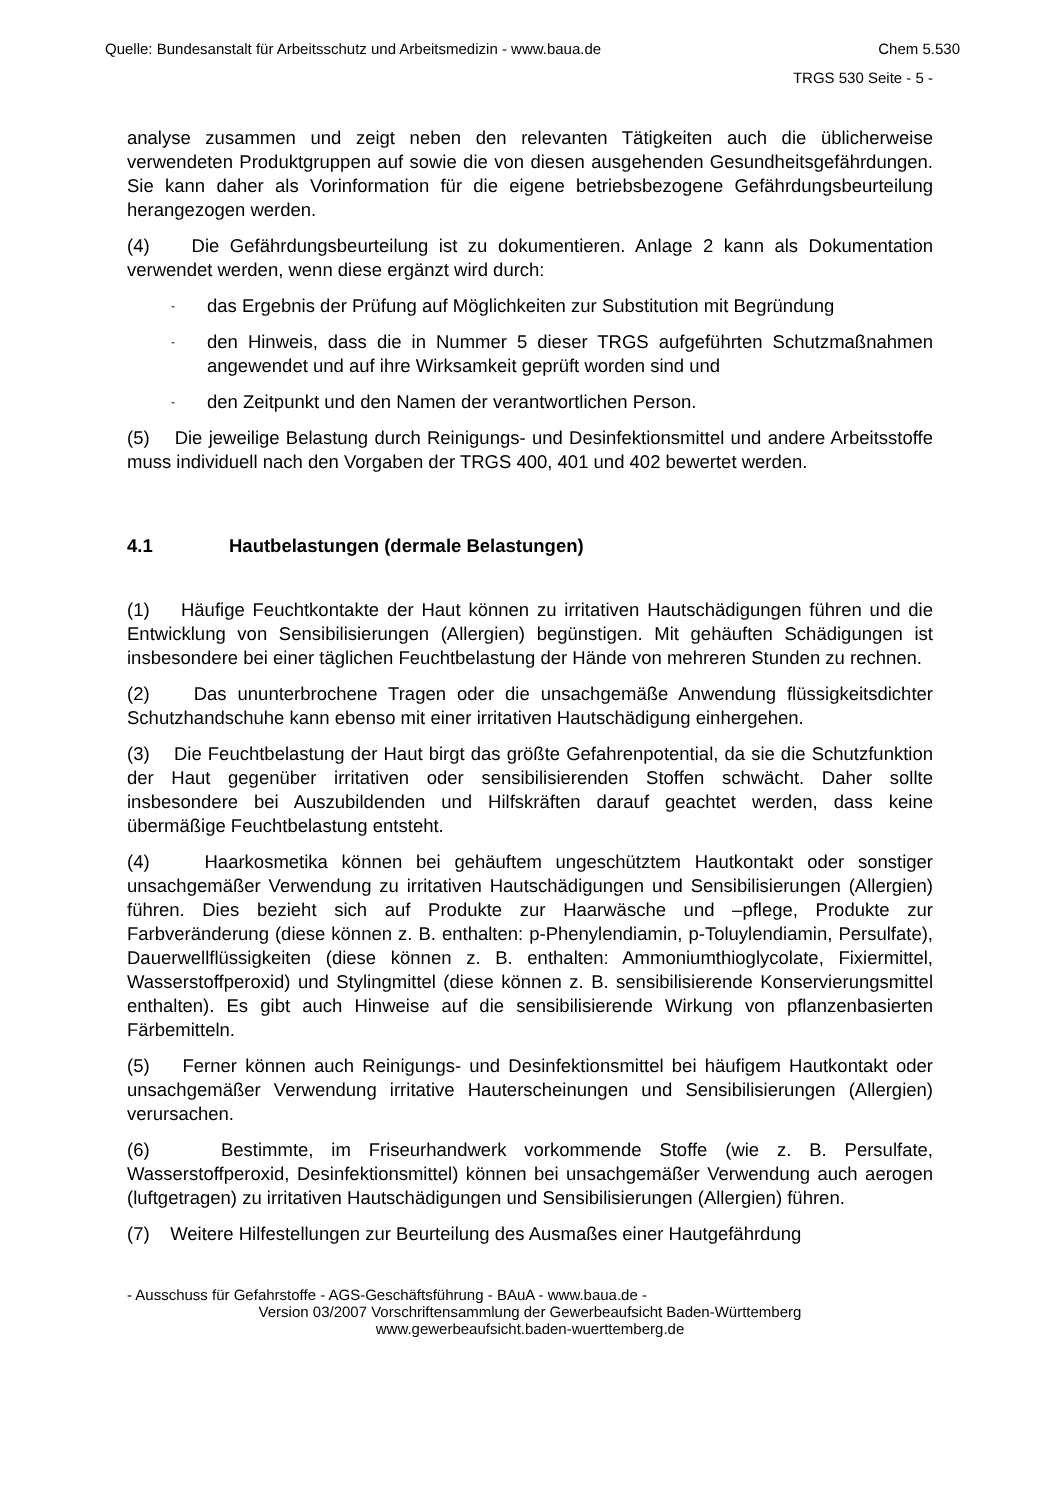Quelle: Bundesanstalt für Arbeitsschutz und Arbeitsmedizin - www.baua.de Chem 5.530
TRGS 530 Seite - 5 -
analyse zusammen und zeigt neben den relevanten Tätigkeiten auch die üblicherweise verwendeten Produktgruppen auf sowie die von diesen ausgehenden Gesundheitsgefährdungen. Sie kann daher als Vorinformation für die eigene betriebsbezogene Gefährdungsbeurteilung herangezogen werden.
(4) Die Gefährdungsbeurteilung ist zu dokumentieren. Anlage 2 kann als Dokumentation verwendet werden, wenn diese ergänzt wird durch:
- das Ergebnis der Prüfung auf Möglichkeiten zur Substitution mit Begründung
- den Hinweis, dass die in Nummer 5 dieser TRGS aufgeführten Schutzmaßnahmen angewendet und auf ihre Wirksamkeit geprüft worden sind und
- den Zeitpunkt und den Namen der verantwortlichen Person.
(5) Die jeweilige Belastung durch Reinigungs- und Desinfektionsmittel und andere Arbeitsstoffe muss individuell nach den Vorgaben der TRGS 400, 401 und 402 bewertet werden.
4.1 Hautbelastungen (dermale Belastungen)
(1) Häufige Feuchtkontakte der Haut können zu irritativen Hautschädigungen führen und die Entwicklung von Sensibilisierungen (Allergien) begünstigen. Mit gehäuften Schädigungen ist insbesondere bei einer täglichen Feuchtbelastung der Hände von mehreren Stunden zu rechnen.
(2) Das ununterbrochene Tragen oder die unsachgemäße Anwendung flüssigkeitsdichter Schutzhandschuhe kann ebenso mit einer irritativen Hautschädigung einhergehen.
(3) Die Feuchtbelastung der Haut birgt das größte Gefahrenpotential, da sie die Schutzfunktion der Haut gegenüber irritativen oder sensibilisierenden Stoffen schwächt. Daher sollte insbesondere bei Auszubildenden und Hilfskräften darauf geachtet werden, dass keine übermäßige Feuchtbelastung entsteht.
(4) Haarkosmetika können bei gehäuftem ungeschütztem Hautkontakt oder sonstiger unsachgemäßer Verwendung zu irritativen Hautschädigungen und Sensibilisierungen (Allergien) führen. Dies bezieht sich auf Produkte zur Haarwäsche und –pflege, Produkte zur Farbveränderung (diese können z. B. enthalten: p-Phenylendiamin, p-Toluylendiamin, Persulfate), Dauerwellflüssigkeiten (diese können z. B. enthalten: Ammoniumthioglycolate, Fixiermittel, Wasserstoffperoxid) und Stylingmittel (diese können z. B. sensibilisierende Konservierungsmittel enthalten). Es gibt auch Hinweise auf die sensibilisierende Wirkung von pflanzenbasierten Färbemitteln.
(5) Ferner können auch Reinigungs- und Desinfektionsmittel bei häufigem Hautkontakt oder unsachgemäßer Verwendung irritative Hauterscheinungen und Sensibilisierungen (Allergien) verursachen.
(6) Bestimmte, im Friseurhandwerk vorkommende Stoffe (wie z. B. Persulfate, Wasserstoffperoxid, Desinfektionsmittel) können bei unsachgemäßer Verwendung auch aerogen (luftgetragen) zu irritativen Hautschädigungen und Sensibilisierungen (Allergien) führen.
(7) Weitere Hilfestellungen zur Beurteilung des Ausmaßes einer Hautgefährdung
- Ausschuss für Gefahrstoffe - AGS-Geschäftsführung - BAuA - www.baua.de -
Version 03/2007 Vorschriftensammlung der Gewerbeaufsicht Baden-Württemberg
www.gewerbeaufsicht.baden-wuerttemberg.de